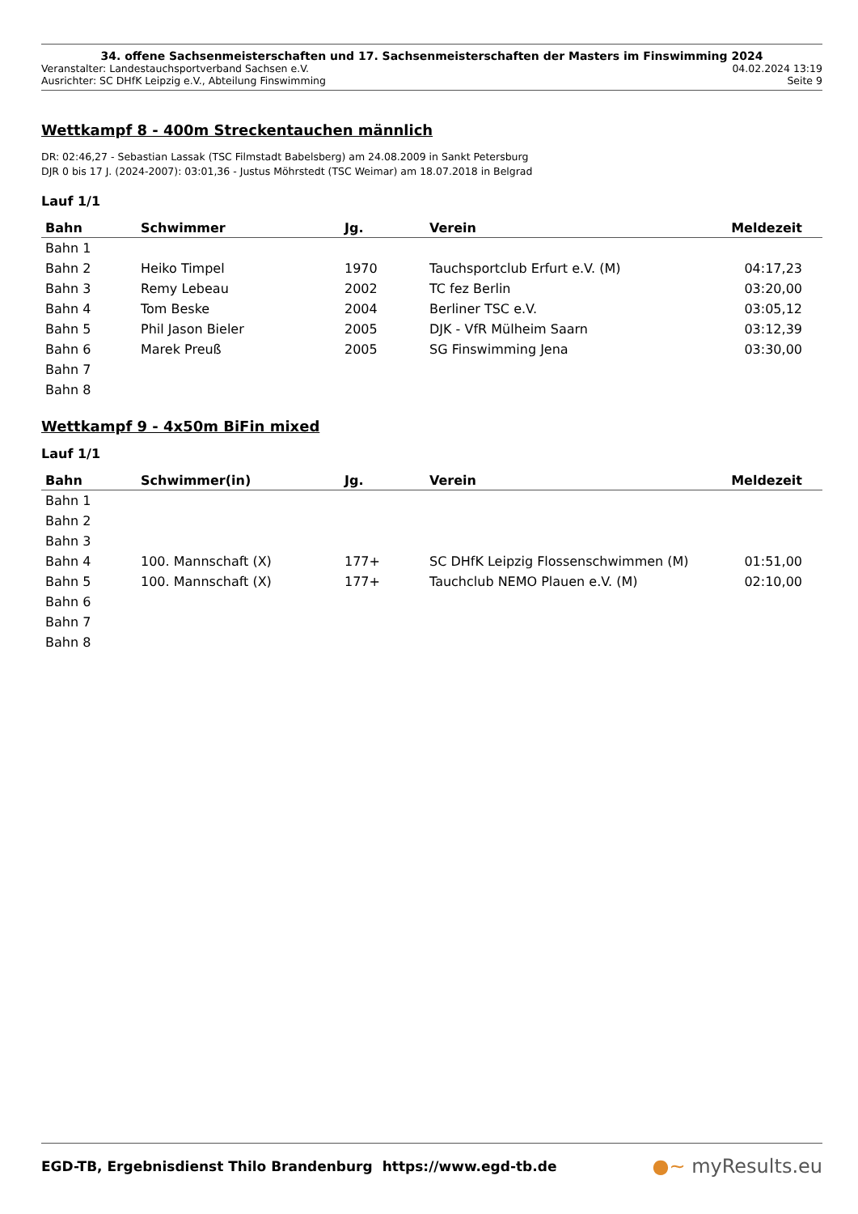34. offene Sachsenmeisterschaften und 17. Sachsenmeisterschaften der Masters im Finswimming 2024
Veranstalter: Landestauchsportverband Sachsen e.V. 04.02.2024 13:19
Ausrichter: SC DHfK Leipzig e.V., Abteilung Finswimming Seite 9
Wettkampf 8 - 400m Streckentauchen männlich
DR: 02:46,27 - Sebastian Lassak (TSC Filmstadt Babelsberg) am 24.08.2009 in Sankt Petersburg
DJR 0 bis 17 J. (2024-2007): 03:01,36 - Justus Möhrstedt (TSC Weimar) am 18.07.2018 in Belgrad
Lauf 1/1
| Bahn | Schwimmer | Jg. | Verein | Meldezeit |
| --- | --- | --- | --- | --- |
| Bahn 1 | | | | |
| Bahn 2 | Heiko Timpel | 1970 | Tauchsportclub Erfurt e.V. (M) | 04:17,23 |
| Bahn 3 | Remy Lebeau | 2002 | TC fez Berlin | 03:20,00 |
| Bahn 4 | Tom Beske | 2004 | Berliner TSC e.V. | 03:05,12 |
| Bahn 5 | Phil Jason Bieler | 2005 | DJK - VfR Mülheim Saarn | 03:12,39 |
| Bahn 6 | Marek Preuß | 2005 | SG Finswimming Jena | 03:30,00 |
| Bahn 7 | | | | |
| Bahn 8 | | | | |
Wettkampf 9 - 4x50m BiFin mixed
Lauf 1/1
| Bahn | Schwimmer(in) | Jg. | Verein | Meldezeit |
| --- | --- | --- | --- | --- |
| Bahn 1 | | | | |
| Bahn 2 | | | | |
| Bahn 3 | | | | |
| Bahn 4 | 100. Mannschaft (X) | 177+ | SC DHfK Leipzig Flossenschwimmen (M) | 01:51,00 |
| Bahn 5 | 100. Mannschaft (X) | 177+ | Tauchclub NEMO Plauen e.V. (M) | 02:10,00 |
| Bahn 6 | | | | |
| Bahn 7 | | | | |
| Bahn 8 | | | | |
EGD-TB, Ergebnisdienst Thilo Brandenburg https://www.egd-tb.de ●~ myResults.eu